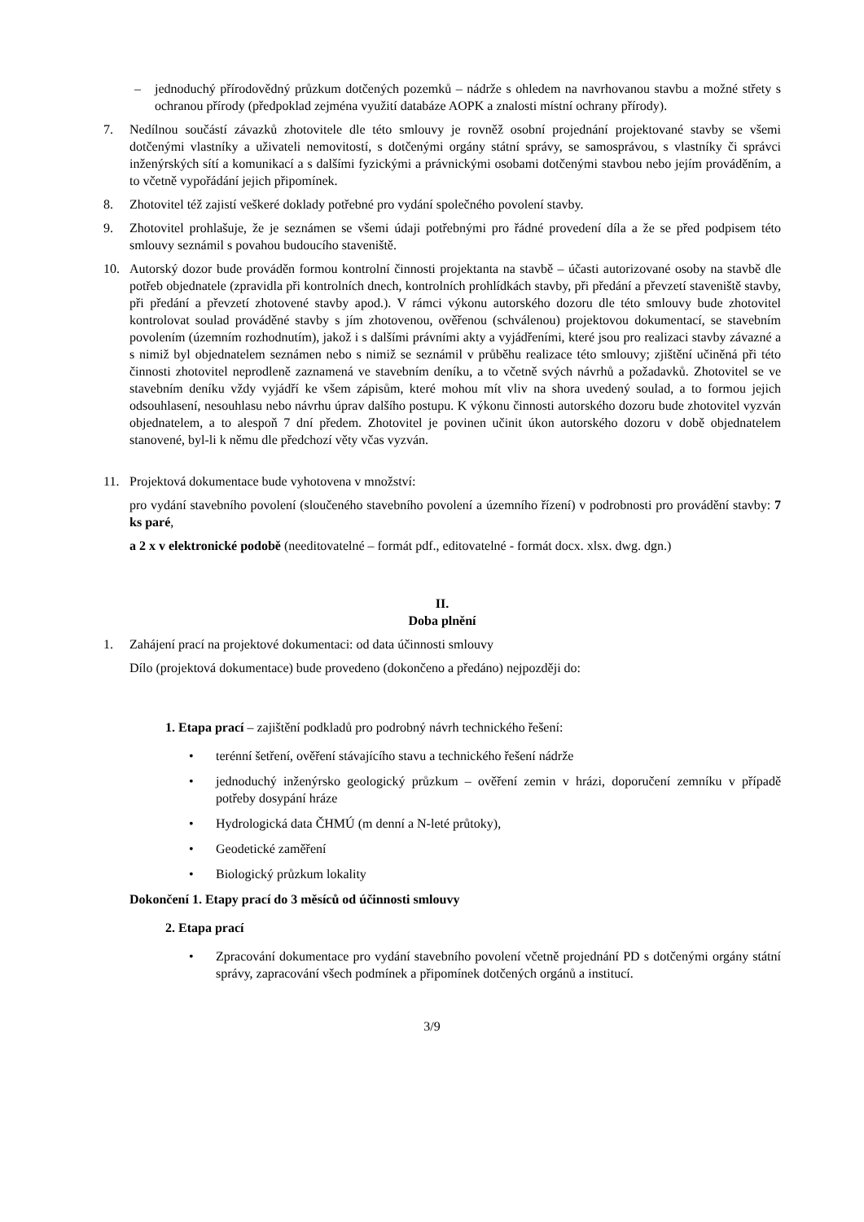– jednoduchý přírodovědný průzkum dotčených pozemků – nádrže s ohledem na navrhovanou stavbu a možné střety s ochranou přírody (předpoklad zejména využití databáze AOPK a znalosti místní ochrany přírody).
7. Nedílnou součástí závazků zhotovitele dle této smlouvy je rovněž osobní projednání projektované stavby se všemi dotčenými vlastníky a uživateli nemovitostí, s dotčenými orgány státní správy, se samosprávou, s vlastníky či správci inženýrských sítí a komunikací a s dalšími fyzickými a právnickými osobami dotčenými stavbou nebo jejím prováděním, a to včetně vypořádání jejich připomínek.
8. Zhotovitel též zajistí veškeré doklady potřebné pro vydání společného povolení stavby.
9. Zhotovitel prohlašuje, že je seznámen se všemi údaji potřebnými pro řádné provedení díla a že se před podpisem této smlouvy seznámil s povahou budoucího staveniště.
10. Autorský dozor bude prováděn formou kontrolní činnosti projektanta na stavbě – účasti autorizované osoby na stavbě dle potřeb objednatele (zpravidla při kontrolních dnech, kontrolních prohlídkách stavby, při předání a převzetí staveniště stavby, při předání a převzetí zhotovené stavby apod.). V rámci výkonu autorského dozoru dle této smlouvy bude zhotovitel kontrolovat soulad prováděné stavby s jím zhotovenou, ověřenou (schválenou) projektovou dokumentací, se stavebním povolením (územním rozhodnutím), jakož i s dalšími právními akty a vyjádřeními, které jsou pro realizaci stavby závazné a s nimiž byl objednatelem seznámen nebo s nimiž se seznámil v průběhu realizace této smlouvy; zjištění učiněná při této činnosti zhotovitel neprodleně zaznamená ve stavebním deníku, a to včetně svých návrhů a požadavků. Zhotovitel se ve stavebním deníku vždy vyjádří ke všem zápisům, které mohou mít vliv na shora uvedený soulad, a to formou jejich odsouhlasení, nesouhlasu nebo návrhu úprav dalšího postupu. K výkonu činnosti autorského dozoru bude zhotovitel vyzván objednatelem, a to alespoň 7 dní předem. Zhotovitel je povinen učinit úkon autorského dozoru v době objednatelem stanovené, byl-li k němu dle předchozí věty včas vyzván.
11. Projektová dokumentace bude vyhotovena v množství:
pro vydání stavebního povolení (sloučeného stavebního povolení a územního řízení) v podrobnosti pro provádění stavby: 7 ks paré,
a 2 x v elektronické podobě (needitovatelné – formát pdf., editovatelné - formát docx. xlsx. dwg. dgn.)
II.
Doba plnění
1. Zahájení prací na projektové dokumentaci: od data účinnosti smlouvy
Dílo (projektová dokumentace) bude provedeno (dokončeno a předáno) nejpozději do:
1. Etapa prací – zajištění podkladů pro podrobný návrh technického řešení:
• terénní šetření, ověření stávajícího stavu a technického řešení nádrže
• jednoduchý inženýrsko geologický průzkum – ověření zemin v hrázi, doporučení zemníku v případě potřeby dosypání hráze
• Hydrologická data ČHMÚ (m denní a N-leté průtoky),
• Geodetické zaměření
• Biologický průzkum lokality
Dokončení 1. Etapy prací do 3 měsíců od účinnosti smlouvy
2. Etapa prací
• Zpracování dokumentace pro vydání stavebního povolení včetně projednání PD s dotčenými orgány státní správy, zapracování všech podmínek a připomínek dotčených orgánů a institucí.
3/9